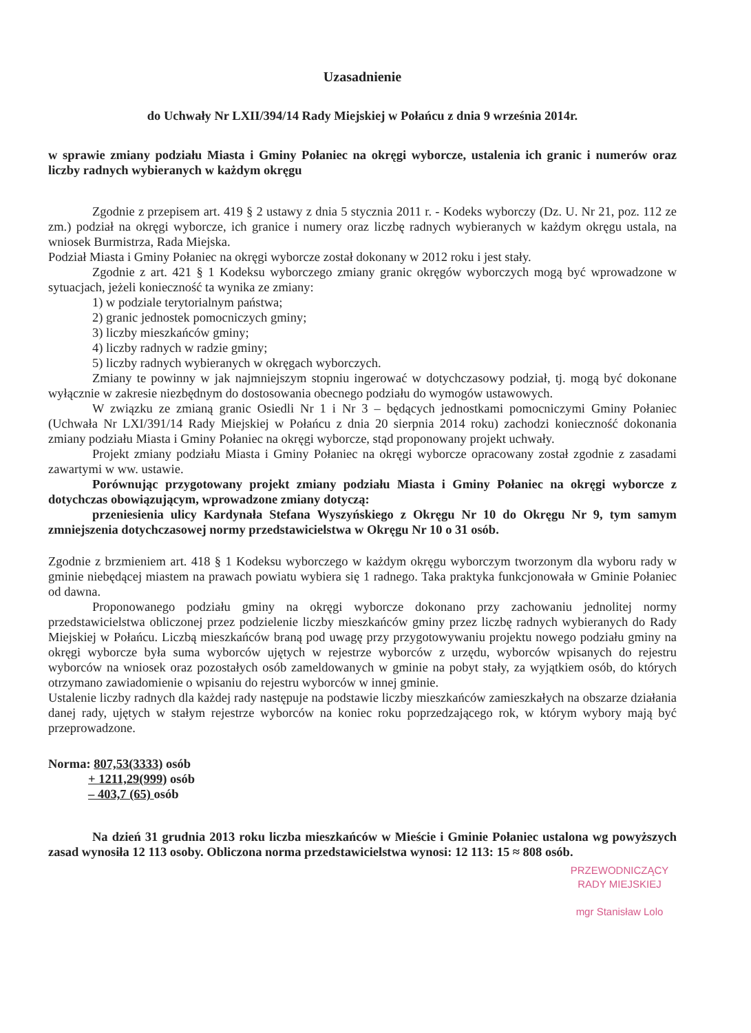Uzasadnienie
do Uchwały Nr LXII/394/14 Rady Miejskiej w Połańcu z dnia 9 września 2014r.
w sprawie zmiany podziału Miasta i Gminy Połaniec na okręgi wyborcze, ustalenia ich granic i numerów oraz liczby radnych wybieranych w każdym okręgu
Zgodnie z przepisem art. 419 § 2 ustawy z dnia 5 stycznia 2011 r. - Kodeks wyborczy (Dz. U. Nr 21, poz. 112 ze zm.) podział na okręgi wyborcze, ich granice i numery oraz liczbę radnych wybieranych w każdym okręgu ustala, na wniosek Burmistrza, Rada Miejska.
Podział Miasta i Gminy Połaniec na okręgi wyborcze został dokonany w 2012 roku i jest stały.
Zgodnie z art. 421 § 1 Kodeksu wyborczego zmiany granic okręgów wyborczych mogą być wprowadzone w sytuacjach, jeżeli konieczność ta wynika ze zmiany:
1) w podziale terytorialnym państwa;
2) granic jednostek pomocniczych gminy;
3) liczby mieszkańców gminy;
4) liczby radnych w radzie gminy;
5) liczby radnych wybieranych w okręgach wyborczych.
Zmiany te powinny w jak najmniejszym stopniu ingerować w dotychczasowy podział, tj. mogą być dokonane wyłącznie w zakresie niezbędnym do dostosowania obecnego podziału do wymogów ustawowych.
W związku ze zmianą granic Osiedli Nr 1 i Nr 3 – będących jednostkami pomocniczymi Gminy Połaniec (Uchwała Nr LXI/391/14 Rady Miejskiej w Połańcu z dnia 20 sierpnia 2014 roku) zachodzi konieczność dokonania zmiany podziału Miasta i Gminy Połaniec na okręgi wyborcze, stąd proponowany projekt uchwały.
Projekt zmiany podziału Miasta i Gminy Połaniec na okręgi wyborcze opracowany został zgodnie z zasadami zawartymi w ww. ustawie.
Porównując przygotowany projekt zmiany podziału Miasta i Gminy Połaniec na okręgi wyborcze z dotychczas obowiązującym, wprowadzone zmiany dotyczą:
przeniesienia ulicy Kardynała Stefana Wyszyńskiego z Okręgu Nr 10 do Okręgu Nr 9, tym samym zmniejszenia dotychczasowej normy przedstawicielstwa w Okręgu Nr 10 o 31 osób.
Zgodnie z brzmieniem art. 418 § 1 Kodeksu wyborczego w każdym okręgu wyborczym tworzonym dla wyboru rady w gminie niebędącej miastem na prawach powiatu wybiera się 1 radnego. Taka praktyka funkcjonowała w Gminie Połaniec od dawna.
Proponowanego podziału gminy na okręgi wyborcze dokonano przy zachowaniu jednolitej normy przedstawicielstwa obliczonej przez podzielenie liczby mieszkańców gminy przez liczbę radnych wybieranych do Rady Miejskiej w Połańcu. Liczbą mieszkańców braną pod uwagę przy przygotowywaniu projektu nowego podziału gminy na okręgi wyborcze była suma wyborców ujętych w rejestrze wyborców z urzędu, wyborców wpisanych do rejestru wyborców na wniosek oraz pozostałych osób zameldowanych w gminie na pobyt stały, za wyjątkiem osób, do których otrzymano zawiadomienie o wpisaniu do rejestru wyborców w innej gminie.
Ustalenie liczby radnych dla każdej rady następuje na podstawie liczby mieszkańców zamieszkałych na obszarze działania danej rady, ujętych w stałym rejestrze wyborców na koniec roku poprzedzającego rok, w którym wybory mają być przeprowadzone.
Norma: 807,53(3333) osób
+ 1211,29(999) osób
– 403,7 (65) osób
Na dzień 31 grudnia 2013 roku liczba mieszkańców w Mieście i Gminie Połaniec ustalona wg powyższych zasad wynosiła 12 113 osoby. Obliczona norma przedstawicielstwa wynosi: 12 113: 15 ≈ 808 osób.
PRZEWODNICZĄCY
RADY MIEJSKIEJ
mgr Stanisław Lolo